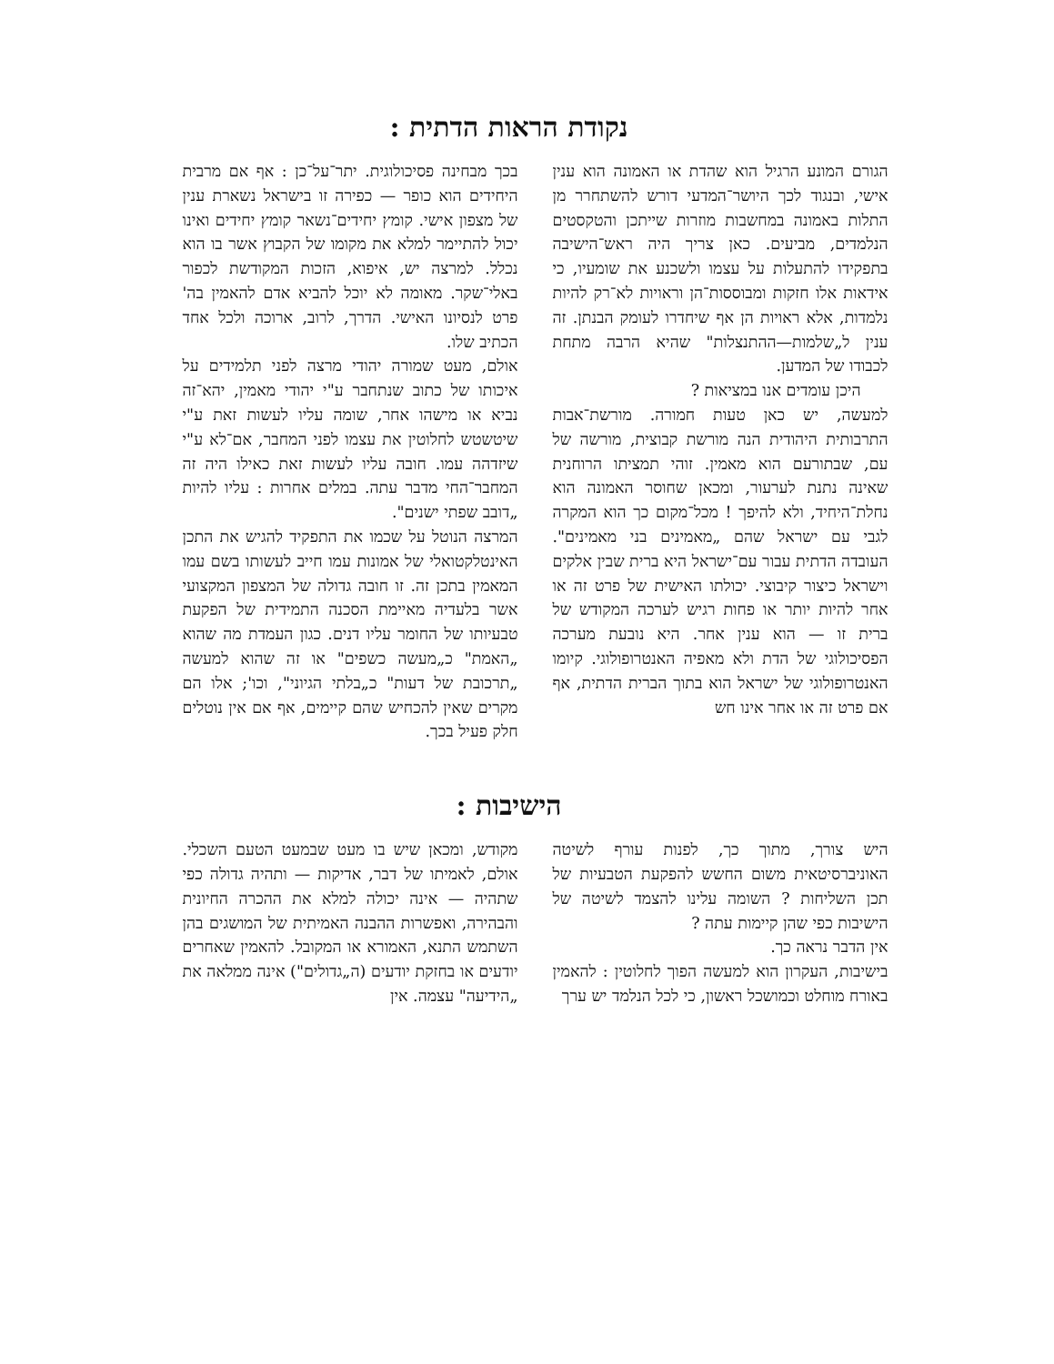נקודת הראות הדתית :
הגורם המונע הרגיל הוא שהדת או האמונה הוא ענין אישי, ובנגוד לכך היושר־המדעי דורש להשתחרר מן התלות באמונה במחשבות מוזרות שייתכן והטקסטים הנלמדים, מביעים. כאן צריך היה ראש־הישיבה בתפקידו להתעלות על עצמו ולשכנע את שומעיו, כי אידאות אלו חזקות ומבוססות־הן וראויות לא־רק להיות נלמדות, אלא ראויות הן אף שיחדרו לעומק הבנתן. זה ענין ל„שלמות—ההתנצלות" שהיא הרבה מתחת לכבודו של המדען.
היכן עומדים אנו במציאות ?
למעשה, יש כאן טעות חמורה. מורשת־אבות התרבותית היהודית הנה מורשת קבוצית, מורשה של עם, שבתורעם הוא מאמין. זוהי תמציתו הרוחנית שאינה נתנת לערעור, ומכאן שחוסר האמונה הוא נחלת־היחיד, ולא להיפך ! מכל־מקום כך הוא המקרה לגבי עם ישראל שהם „מאמינים בני מאמינים". העובדה הדתית עבור עם־ישראל היא ברית שבין אלקים וישראל כיצור קיבוצי. יכולתו האישית של פרט זה או אחר להיות יותר או פחות רגיש לערכה המקודש של ברית זו — הוא ענין אחר. היא נובעת מערכה הפסיכולוגי של הדת ולא מאפיה האנטרופולוגי. קיומו האנטרופולוגי של ישראל הוא בתוך הברית הדתית, אף אם פרט זה או אחר אינו חש
בכך מבחינה פסיכולוגית. יתר־על־כן : אף אם מרבית היחידים הוא כופר — כפירה זו בישראל נשארת ענין של מצפון אישי. קומץ יחידים־נשאר קומץ יחידים ואינו יכול להתיימר למלא את מקומו של הקבוץ אשר בו הוא נכלל. למרצה יש, איפוא, הזכות המקודשת לכפור באלי־שקר. מאומה לא יוכל להביא אדם להאמין בה' פרט לנסיונו האישי. הדרך, לרוב, ארוכה ולכל אחד הכתיב שלו.
אולם, מעט שמורה יהודי מרצה לפני תלמידים על איכותו של כתוב שנתחבר ע"י יהודי מאמין, יהא־זה נביא או מישהו אחר, שומה עליו לעשות זאת ע"י שיטשטש לחלוטין את עצמו לפני המחבר, אם־לא ע"י שיזדהה עמו. חובה עליו לעשות זאת כאילו היה זה המחבר־החי מדבר עתה. במלים אחרות : עליו להיות „דובב שפתי ישנים".
המרצה הנוטל על שכמו את התפקיד להגיש את התכן האינטלקטואלי של אמונות עמו חייב לעשותו בשם עמו המאמין בתכן זה. זו חובה גדולה של המצפון המקצועי אשר בלעדיה מאיימת הסכנה התמידית של הפקעת טבעיותו של החומר עליו דנים. כגון העמדת מה שהוא „האמת" כ„מעשה כשפים" או זה שהוא למעשה „תרכובת של דעות" כ„בלתי הגיוני", וכו'; אלו הם מקרים שאין להכחיש שהם קיימים, אף אם אין נוטלים חלק פעיל בכך.
הישיבות :
היש צורך, מתוך כך, לפנות עורף לשיטה האוניברסיטאית משום החשש להפקעת הטבעיות של תכן השליחות ? השומה עלינו להצמד לשיטה של הישיבות כפי שהן קיימות עתה ?
אין הדבר נראה כך.
בישיבות, העקרון הוא למעשה הפוך לחלוטין : להאמין באורח מוחלט וכמושכל ראשון, כי לכל הנלמד יש ערך
מקודש, ומכאן שיש בו מעט שבמעט הטעם השכלי. אולם, לאמיתו של דבר, אדיקות — ותהיה גדולה כפי שתהיה — אינה יכולה למלא את ההכרה החיונית והבהירה, ואפשרות ההבנה האמיתית של המושגים בהן השתמש התנא, האמורא או המקובל. להאמין שאחרים יודעים או בחזקת יודעים (ה„גדולים") אינה ממלאה את „הידיעה" עצמה. אין